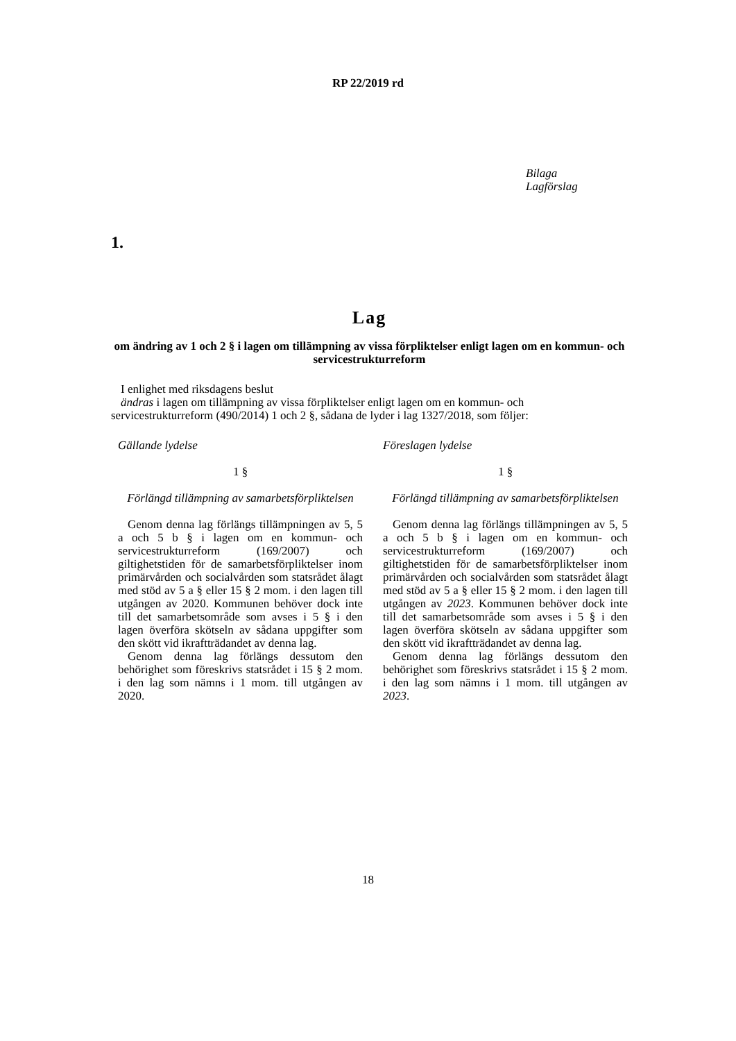RP 22/2019 rd
Bilaga
Lagförslag
1.
Lag
om ändring av 1 och 2 § i lagen om tillämpning av vissa förpliktelser enligt lagen om en kommun- och servicestrukturreform
I enlighet med riksdagens beslut
ändras i lagen om tillämpning av vissa förpliktelser enligt lagen om en kommun- och servicestrukturreform (490/2014) 1 och 2 §, sådana de lyder i lag 1327/2018, som följer:
Gällande lydelse
1 §
Förlängd tillämpning av samarbetsförpliktelsen
Genom denna lag förlängs tillämpningen av 5, 5 a och 5 b § i lagen om en kommun- och servicestrukturreform (169/2007) och giltighetstiden för de samarbetsförpliktelser inom primärvården och socialvården som statsrådet ålagt med stöd av 5 a § eller 15 § 2 mom. i den lagen till utgången av 2020. Kommunen behöver dock inte till det samarbetsområde som avses i 5 § i den lagen överföra skötseln av sådana uppgifter som den skött vid ikraftträdandet av denna lag.
Genom denna lag förlängs dessutom den behörighet som föreskrivs statsrådet i 15 § 2 mom. i den lag som nämns i 1 mom. till utgången av 2020.
Föreslagen lydelse
1 §
Förlängd tillämpning av samarbetsförpliktelsen
Genom denna lag förlängs tillämpningen av 5, 5 a och 5 b § i lagen om en kommun- och servicestrukturreform (169/2007) och giltighetstiden för de samarbetsförpliktelser inom primärvården och socialvården som statsrådet ålagt med stöd av 5 a § eller 15 § 2 mom. i den lagen till utgången av 2023. Kommunen behöver dock inte till det samarbetsområde som avses i 5 § i den lagen överföra skötseln av sådana uppgifter som den skött vid ikraftträdandet av denna lag.
Genom denna lag förlängs dessutom den behörighet som föreskrivs statsrådet i 15 § 2 mom. i den lag som nämns i 1 mom. till utgången av 2023.
18